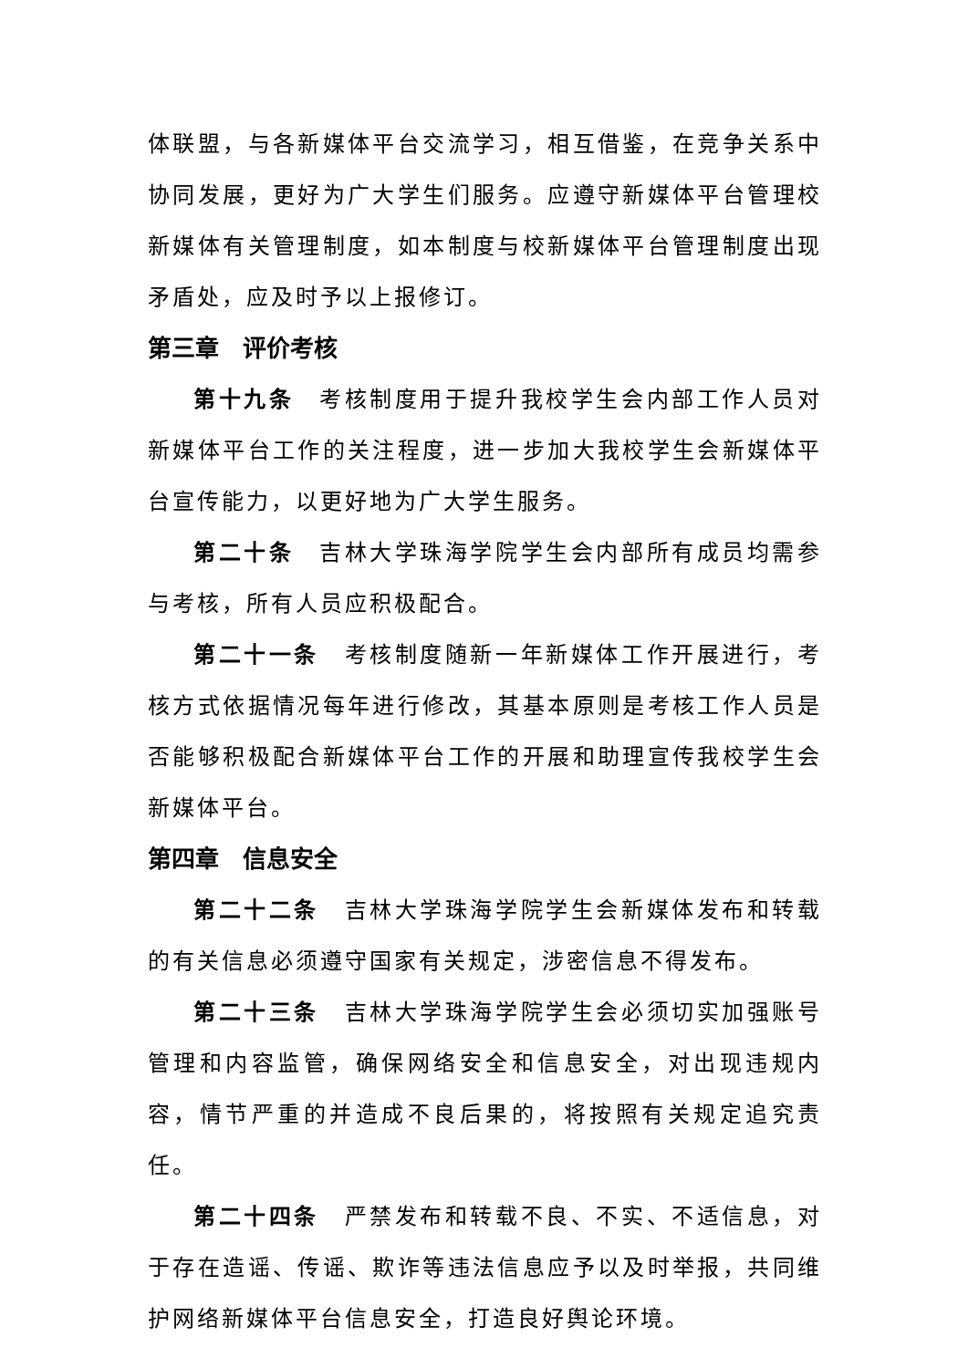体联盟，与各新媒体平台交流学习，相互借鉴，在竞争关系中协同发展，更好为广大学生们服务。应遵守新媒体平台管理校新媒体有关管理制度，如本制度与校新媒体平台管理制度出现矛盾处，应及时予以上报修订。
第三章　评价考核
第十九条　考核制度用于提升我校学生会内部工作人员对新媒体平台工作的关注程度，进一步加大我校学生会新媒体平台宣传能力，以更好地为广大学生服务。
第二十条　吉林大学珠海学院学生会内部所有成员均需参与考核，所有人员应积极配合。
第二十一条　考核制度随新一年新媒体工作开展进行，考核方式依据情况每年进行修改，其基本原则是考核工作人员是否能够积极配合新媒体平台工作的开展和助理宣传我校学生会新媒体平台。
第四章　信息安全
第二十二条　吉林大学珠海学院学生会新媒体发布和转载的有关信息必须遵守国家有关规定，涉密信息不得发布。
第二十三条　吉林大学珠海学院学生会必须切实加强账号管理和内容监管，确保网络安全和信息安全，对出现违规内容，情节严重的并造成不良后果的，将按照有关规定追究责任。
第二十四条　严禁发布和转载不良、不实、不适信息，对于存在造谣、传谣、欺诈等违法信息应予以及时举报，共同维护网络新媒体平台信息安全，打造良好舆论环境。